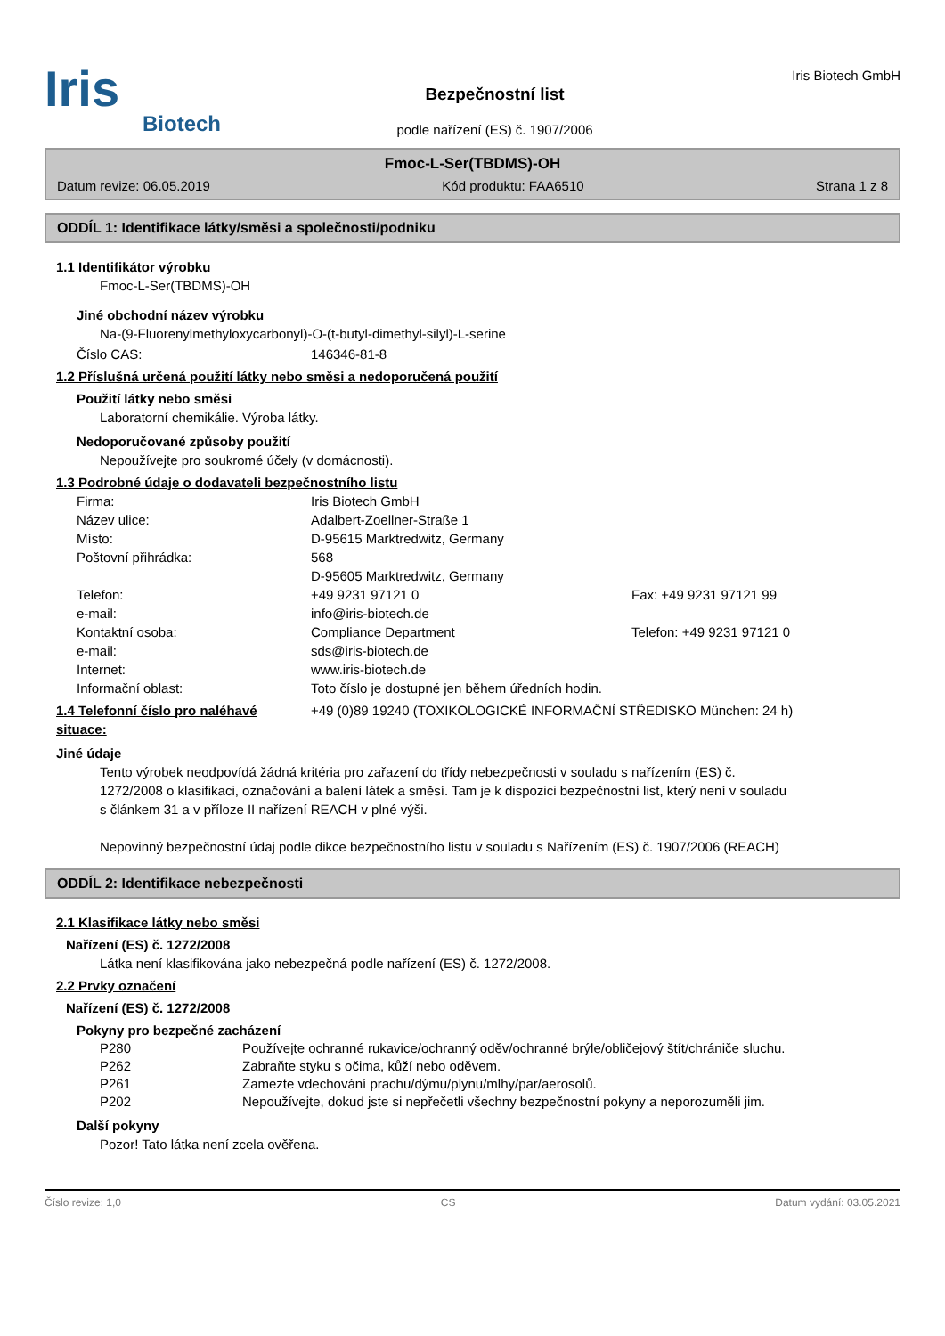Iris
Biotech
Bezpečnostní list
podle nařízení (ES) č. 1907/2006
Iris Biotech GmbH
Fmoc-L-Ser(TBDMS)-OH
Datum revize: 06.05.2019 Kód produktu: FAA6510 Strana 1 z 8
ODDÍL 1: Identifikace látky/směsi a společnosti/podniku
1.1 Identifikátor výrobku
Fmoc-L-Ser(TBDMS)-OH
Jiné obchodní název výrobku
Na-(9-Fluorenylmethyloxycarbonyl)-O-(t-butyl-dimethyl-silyl)-L-serine
Číslo CAS: 146346-81-8
1.2 Příslušná určená použití látky nebo směsi a nedoporučená použití
Použití látky nebo směsi
Laboratorní chemikálie. Výroba látky.
Nedoporučované způsoby použití
Nepoužívejte pro soukromé účely (v domácnosti).
1.3 Podrobné údaje o dodavateli bezpečnostního listu
Firma: Iris Biotech GmbH
Název ulice: Adalbert-Zoellner-Straße 1
Místo: D-95615 Marktredwitz, Germany
Poštovní přihrádka: 568
D-95605 Marktredwitz, Germany
Telefon: +49 9231 97121 0 Fax: +49 9231 97121 99
e-mail: info@iris-biotech.de
Kontaktní osoba: Compliance Department Telefon: +49 9231 97121 0
e-mail: sds@iris-biotech.de
Internet: www.iris-biotech.de
Informační oblast: Toto číslo je dostupné jen během úředních hodin.
1.4 Telefonní číslo pro naléhavé situace: +49 (0)89 19240 (TOXIKOLOGICKÉ INFORMAČNÍ STŘEDISKO München: 24 h)
Jiné údaje
Tento výrobek neodpovídá žádná kritéria pro zařazení do třídy nebezpečnosti v souladu s nařízením (ES) č. 1272/2008 o klasifikaci, označování a balení látek a směsí. Tam je k dispozici bezpečnostní list, který není v souladu s článkem 31 a v příloze II nařízení REACH v plné výši.
Nepovinný bezpečnostní údaj podle dikce bezpečnostního listu v souladu s Nařízením (ES) č. 1907/2006 (REACH)
ODDÍL 2: Identifikace nebezpečnosti
2.1 Klasifikace látky nebo směsi
Nařízení (ES) č. 1272/2008
Látka není klasifikována jako nebezpečná podle nařízení (ES) č. 1272/2008.
2.2 Prvky označení
Nařízení (ES) č. 1272/2008
Pokyny pro bezpečné zacházení
P280 Používejte ochranné rukavice/ochranný oděv/ochranné brýle/obličejový štít/chrániče sluchu.
P262 Zabraňte styku s očima, kůží nebo oděvem.
P261 Zamezte vdechování prachu/dýmu/plynu/mlhy/par/aerosolů.
P202 Nepoužívejte, dokud jste si nepřečetli všechny bezpečnostní pokyny a neporozuměli jim.
Další pokyny
Pozor! Tato látka není zcela ověřena.
Číslo revize: 1,0 CS Datum vydání: 03.05.2021